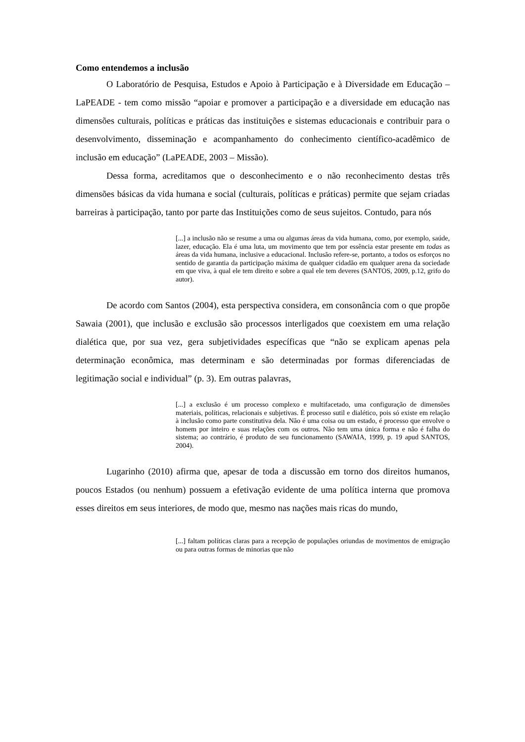Como entendemos a inclusão
O Laboratório de Pesquisa, Estudos e Apoio à Participação e à Diversidade em Educação – LaPEADE - tem como missão “apoiar e promover a participação e a diversidade em educação nas dimensões culturais, políticas e práticas das instituições e sistemas educacionais e contribuir para o desenvolvimento, disseminação e acompanhamento do conhecimento científico-acadêmico de inclusão em educação” (LaPEADE, 2003 – Missão).
Dessa forma, acreditamos que o desconhecimento e o não reconhecimento destas três dimensões básicas da vida humana e social (culturais, políticas e práticas) permite que sejam criadas barreiras à participação, tanto por parte das Instituições como de seus sujeitos. Contudo, para nós
[...] a inclusão não se resume a uma ou algumas áreas da vida humana, como, por exemplo, saúde, lazer, educação. Ela é uma luta, um movimento que tem por essência estar presente em todas as áreas da vida humana, inclusive a educacional. Inclusão refere-se, portanto, a todos os esforços no sentido de garantia da participação máxima de qualquer cidadão em qualquer arena da sociedade em que viva, à qual ele tem direito e sobre a qual ele tem deveres (SANTOS, 2009, p.12, grifo do autor).
De acordo com Santos (2004), esta perspectiva considera, em consonância com o que propõe Sawaia (2001), que inclusão e exclusão são processos interligados que coexistem em uma relação dialética que, por sua vez, gera subjetividades específicas que “não se explicam apenas pela determinação econômica, mas determinam e são determinadas por formas diferenciadas de legitimação social e individual” (p. 3). Em outras palavras,
[...] a exclusão é um processo complexo e multifacetado, uma configuração de dimensões materiais, políticas, relacionais e subjetivas. É processo sutil e dialético, pois só existe em relação à inclusão como parte constitutiva dela. Não é uma coisa ou um estado, é processo que envolve o homem por inteiro e suas relações com os outros. Não tem uma única forma e não é falha do sistema; ao contrário, é produto de seu funcionamento (SAWAIA, 1999, p. 19 apud SANTOS, 2004).
Lugarinho (2010) afirma que, apesar de toda a discussão em torno dos direitos humanos, poucos Estados (ou nenhum) possuem a efetivação evidente de uma política interna que promova esses direitos em seus interiores, de modo que, mesmo nas nações mais ricas do mundo,
[...] faltam políticas claras para a recepção de populações oriundas de movimentos de emigração ou para outras formas de minorias que não